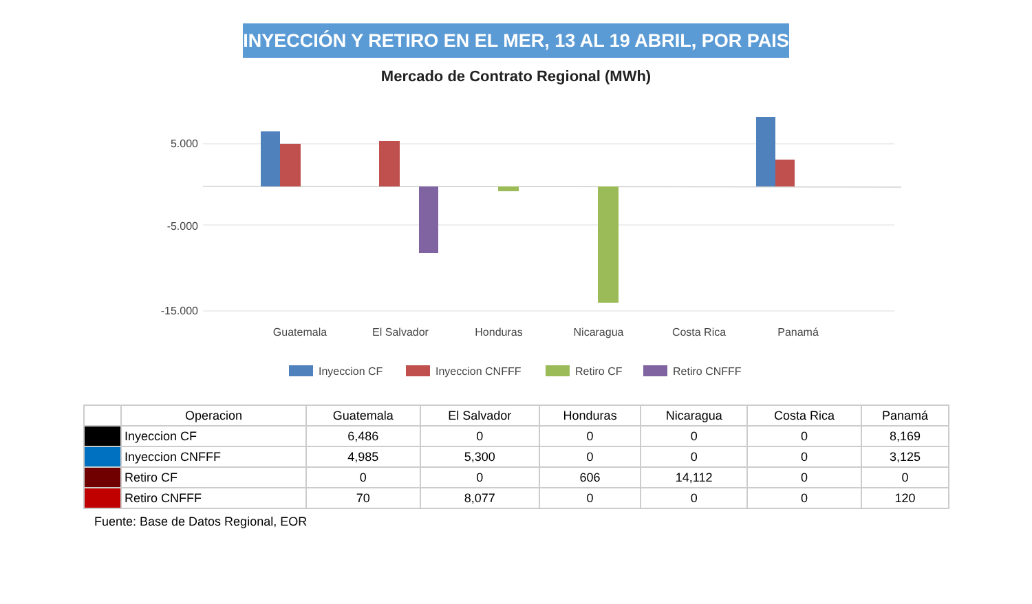INYECCIÓN Y RETIRO EN EL MER, 13 AL 19 ABRIL, POR PAIS
Mercado de Contrato Regional (MWh)
5.000
-5.000
-15.000
Guatemala
El Salvador
Honduras
Nicaragua
Costa Rica
Panamá
Inyeccion CF
Inyeccion CNFFF
Retiro CF
Retiro CNFFF
| | Operacion | Guatemala | El Salvador | Honduras | Nicaragua | Costa Rica | Panamá |
| --- | --- | --- | --- | --- | --- | --- | --- |
| | Inyeccion CF | 6,486 | 0 | 0 | 0 | 0 | 8,169 |
| | Inyeccion CNFFF | 4,985 | 5,300 | 0 | 0 | 0 | 3,125 |
| | Retiro CF | 0 | 0 | 606 | 14,112 | 0 | 0 |
| | Retiro CNFFF | 70 | 8,077 | 0 | 0 | 0 | 120 |
Fuente: Base de Datos Regional, EOR